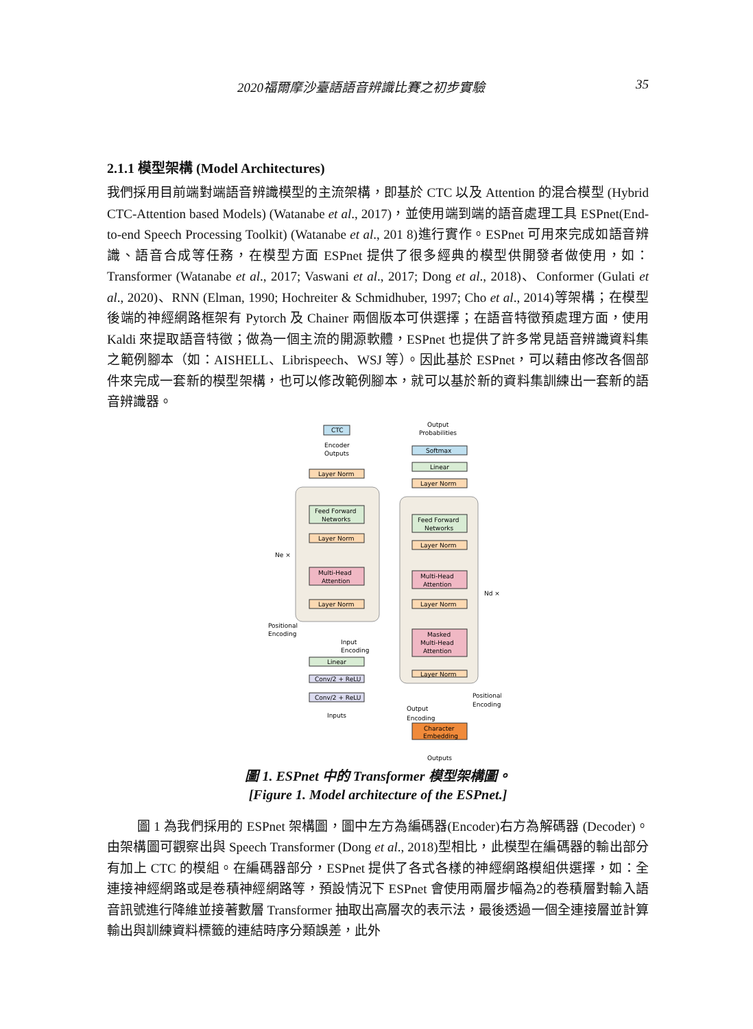2020福爾摩沙臺語語音辨識比賽之初步實驗 35
2.1.1 模型架構 (Model Architectures)
我們採用目前端對端語音辨識模型的主流架構，即基於 CTC 以及 Attention 的混合模型 (Hybrid CTC-Attention based Models) (Watanabe et al., 2017)，並使用端到端的語音處理工具 ESPnet(End-to-end Speech Processing Toolkit) (Watanabe et al., 201 8)進行實作。ESPnet 可用來完成如語音辨識、語音合成等任務，在模型方面 ESPnet 提供了很多經典的模型供開發者做使用，如：Transformer (Watanabe et al., 2017; Vaswani et al., 2017; Dong et al., 2018)、Conformer (Gulati et al., 2020)、RNN (Elman, 1990; Hochreiter & Schmidhuber, 1997; Cho et al., 2014)等架構；在模型後端的神經網路框架有 Pytorch 及 Chainer 兩個版本可供選擇；在語音特徵預處理方面，使用 Kaldi 來提取語音特徵；做為一個主流的開源軟體，ESPnet 也提供了許多常見語音辨識資料集之範例腳本（如：AISHELL、Librispeech、WSJ 等）。因此基於 ESPnet，可以藉由修改各個部件來完成一套新的模型架構，也可以修改範例腳本，就可以基於新的資料集訓練出一套新的語音辨識器。
CTC
Output
Probabilities
Encoder
Outputs
Softmax
Linear
Layer Norm
Layer Norm
Feed Forward
Networks
Layer Norm
Ne ×
Multi-Head
Attention
Layer Norm
Feed Forward
Networks
Layer Norm
Multi-Head
Attention
Nd ×
Layer Norm
Masked
Multi-Head
Attention
Layer Norm
Positional
Encoding
Input
Encoding
Linear
Conv/2 + ReLU
Conv/2 + ReLU
Inputs
Positional
Encoding
Output
Encoding
Character
Embedding
Outputs
圖 1. ESPnet 中的 Transformer 模型架構圖。
[Figure 1. Model architecture of the ESPnet.]
圖 1 為我們採用的 ESPnet 架構圖，圖中左方為編碼器(Encoder)右方為解碼器 (Decoder)。由架構圖可觀察出與 Speech Transformer (Dong et al., 2018)型相比，此模型在編碼器的輸出部分有加上 CTC 的模組。在編碼器部分，ESPnet 提供了各式各樣的神經網路模組供選擇，如：全連接神經網路或是卷積神經網路等，預設情況下 ESPnet 會使用兩層步幅為2的卷積層對輸入語音訊號進行降維並接著數層 Transformer 抽取出高層次的表示法，最後透過一個全連接層並計算輸出與訓練資料標籤的連結時序分類誤差，此外